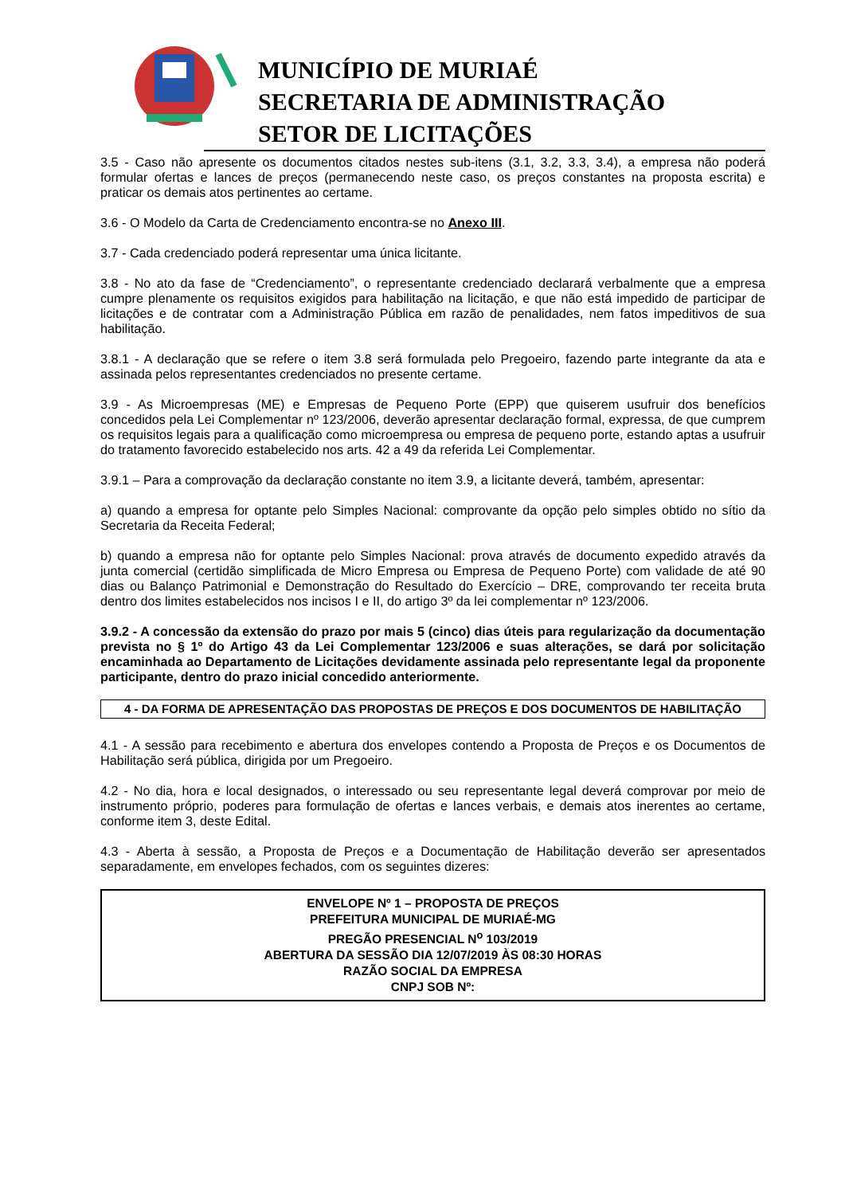MUNICÍPIO DE MURIAÉ
SECRETARIA DE ADMINISTRAÇÃO
SETOR DE LICITAÇÕES
3.5 - Caso não apresente os documentos citados nestes sub-itens (3.1, 3.2, 3.3, 3.4), a empresa não poderá formular ofertas e lances de preços (permanecendo neste caso, os preços constantes na proposta escrita) e praticar os demais atos pertinentes ao certame.
3.6 - O Modelo da Carta de Credenciamento encontra-se no Anexo III.
3.7 - Cada credenciado poderá representar uma única licitante.
3.8 - No ato da fase de “Credenciamento”, o representante credenciado declarará verbalmente que a empresa cumpre plenamente os requisitos exigidos para habilitação na licitação, e que não está impedido de participar de licitações e de contratar com a Administração Pública em razão de penalidades, nem fatos impeditivos de sua habilitação.
3.8.1 - A declaração que se refere o item 3.8 será formulada pelo Pregoeiro, fazendo parte integrante da ata e assinada pelos representantes credenciados no presente certame.
3.9 - As Microempresas (ME) e Empresas de Pequeno Porte (EPP) que quiserem usufruir dos benefícios concedidos pela Lei Complementar nº 123/2006, deverão apresentar declaração formal, expressa, de que cumprem os requisitos legais para a qualificação como microempresa ou empresa de pequeno porte, estando aptas a usufruir do tratamento favorecido estabelecido nos arts. 42 a 49 da referida Lei Complementar.
3.9.1 – Para a comprovação da declaração constante no item 3.9, a licitante deverá, também, apresentar:
a) quando a empresa for optante pelo Simples Nacional: comprovante da opção pelo simples obtido no sítio da Secretaria da Receita Federal;
b) quando a empresa não for optante pelo Simples Nacional: prova através de documento expedido através da junta comercial (certidão simplificada de Micro Empresa ou Empresa de Pequeno Porte) com validade de até 90 dias ou Balanço Patrimonial e Demonstração do Resultado do Exercício – DRE, comprovando ter receita bruta dentro dos limites estabelecidos nos incisos I e II, do artigo 3º da lei complementar nº 123/2006.
3.9.2 - A concessão da extensão do prazo por mais 5 (cinco) dias úteis para regularização da documentação prevista no § 1º do Artigo 43 da Lei Complementar 123/2006 e suas alterações, se dará por solicitação encaminhada ao Departamento de Licitações devidamente assinada pelo representante legal da proponente participante, dentro do prazo inicial concedido anteriormente.
4 - DA FORMA DE APRESENTAÇÃO DAS PROPOSTAS DE PREÇOS E DOS DOCUMENTOS DE HABILITAÇÃO
4.1 - A sessão para recebimento e abertura dos envelopes contendo a Proposta de Preços e os Documentos de Habilitação será pública, dirigida por um Pregoeiro.
4.2 - No dia, hora e local designados, o interessado ou seu representante legal deverá comprovar por meio de instrumento próprio, poderes para formulação de ofertas e lances verbais, e demais atos inerentes ao certame, conforme item 3, deste Edital.
4.3 - Aberta à sessão, a Proposta de Preços e a Documentação de Habilitação deverão ser apresentados separadamente, em envelopes fechados, com os seguintes dizeres:
ENVELOPE Nº 1 – PROPOSTA DE PREÇOS
PREFEITURA MUNICIPAL DE MURIAÉ-MG
PREGÃO PRESENCIAL N<sup>o</sup> 103/2019
ABERTURA DA SESSÃO DIA 12/07/2019 ÀS 08:30 HORAS
RAZÃO SOCIAL DA EMPRESA
CNPJ SOB Nº: